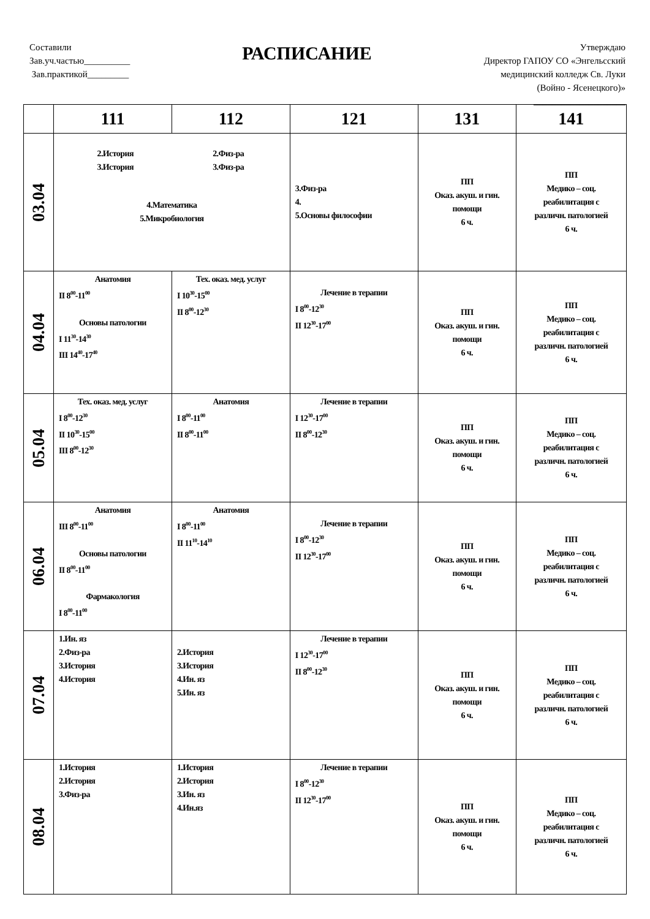Составили
Зав.уч.частью__________
Зав.практикой_________
РАСПИСАНИЕ
Утверждаю
Директор ГАПОУ СО «Энгельсский
медицинский колледж Св. Луки
(Войно - Ясенецкого)»
____________________
| | 111 | 112 | 121 | 131 | 141 |
| --- | --- | --- | --- | --- | --- |
| 03.04 | 2.История 3.История 2.Физ-ра 3.Физ-ра 4.Математика 5.Микробиология | | 3.Физ-ра 4. 5.Основы философии | ПП Оказ. акуш. и гин. помощи 6 ч. | ПП Медико – соц. реабилитация с различн. патологией 6 ч. |
| 04.04 | Анатомия II 8<sup>00</sup>-11<sup>00</sup> Основы патологии I 11<sup>30</sup>-14<sup>30</sup> III 14<sup>40</sup>-17<sup>40</sup> | Тех. оказ. мед. услуг I 10<sup>30</sup>-15<sup>00</sup> II 8<sup>00</sup>-12<sup>30</sup> | Лечение в терапии I 8<sup>00</sup>-12<sup>30</sup> II 12<sup>30</sup>-17<sup>00</sup> | ПП Оказ. акуш. и гин. помощи 6 ч. | ПП Медико – соц. реабилитация с различн. патологией 6 ч. |
| 05.04 | Тех. оказ. мед. услуг I 8<sup>00</sup>-12<sup>30</sup> II 10<sup>30</sup>-15<sup>00</sup> III 8<sup>00</sup>-12<sup>30</sup> | Анатомия I 8<sup>00</sup>-11<sup>00</sup> II 8<sup>00</sup>-11<sup>00</sup> | Лечение в терапии I 12<sup>30</sup>-17<sup>00</sup> II 8<sup>00</sup>-12<sup>30</sup> | ПП Оказ. акуш. и гин. помощи 6 ч. | ПП Медико – соц. реабилитация с различн. патологией 6 ч. |
| 06.04 | Анатомия III 8<sup>00</sup>-11<sup>00</sup> Основы патологии II 8<sup>00</sup>-11<sup>00</sup> Фармакология I 8<sup>00</sup>-11<sup>00</sup> | Анатомия I 8<sup>00</sup>-11<sup>00</sup> II 11<sup>10</sup>-14<sup>10</sup> | Лечение в терапии I 8<sup>00</sup>-12<sup>30</sup> II 12<sup>30</sup>-17<sup>00</sup> | ПП Оказ. акуш. и гин. помощи 6 ч. | ПП Медико – соц. реабилитация с различн. патологией 6 ч. |
| 07.04 | 1.Ин. яз 2.Физ-ра 3.История 4.История | 2.История 3.История 4.Ин. яз 5.Ин. яз | Лечение в терапии I 12<sup>30</sup>-17<sup>00</sup> II 8<sup>00</sup>-12<sup>30</sup> | ПП Оказ. акуш. и гин. помощи 6 ч. | ПП Медико – соц. реабилитация с различн. патологией 6 ч. |
| 08.04 | 1.История 2.История 3.Физ-ра | 1.История 2.История 3.Ин. яз 4.Ин.яз | Лечение в терапии I 8<sup>00</sup>-12<sup>30</sup> II 12<sup>30</sup>-17<sup>00</sup> | ПП Оказ. акуш. и гин. помощи 6 ч. | ПП Медико – соц. реабилитация с различн. патологией 6 ч. |